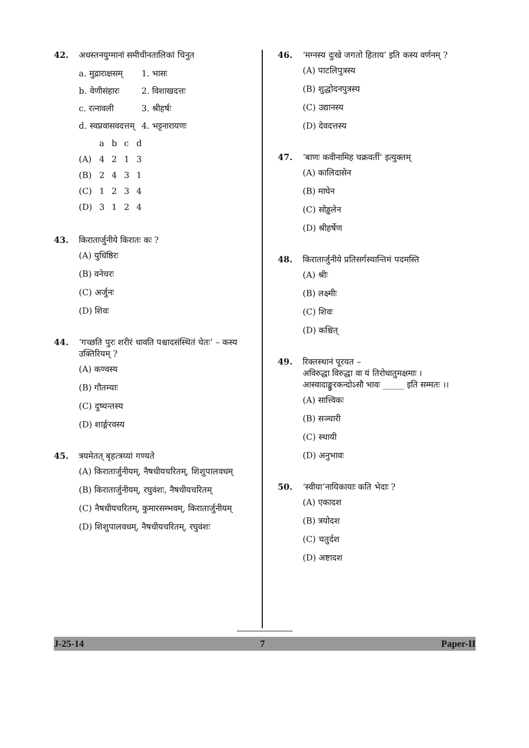42. अधस्तनयुग्मानां समीचीनतालिकां चिनुत
| a. मुद्राराक्षसम् | 1. भासः |
| b. वेणीसंहारः | 2. विशाखदत्तः |
| c. रत्नावली | 3. श्रीहर्षः |
| d. स्वप्नवासवदत्तम् | 4. भट्टनारायणः |
| | a | b | c | d |
| (A) | 4 | 2 | 1 | 3 |
| (B) | 2 | 4 | 3 | 1 |
| (C) | 1 | 2 | 3 | 4 |
| (D) | 3 | 1 | 2 | 4 |
43. किरातार्जुनीये किरातः कः ?
(A) युधिष्ठिरः
(B) वनेचरः
(C) अर्जुनः
(D) शिवः
44. ‘गच्छति पुरः शरीरं धावति पश्चादसंस्थितं चेतः’ – कस्य उक्तिरियम् ?
(A) कण्वस्य
(B) गौतम्याः
(C) दुष्यन्तस्य
(D) शार्ङ्गरवस्य
45. त्रयमेतत् बृहत्त्रय्यां गण्यते
(A) किरातार्जुनीयम्, नैषधीयचरितम्, शिशुपालवधम्
(B) किरातार्जुनीयम्, रघुवंशः, नैषधीयचरितम्
(C) नैषधीयचरितम्, कुमारसम्भवम्, किरातार्जुनीयम्
(D) शिशुपालवधम्, नैषधीयचरितम्, रघुवंशः
46. ‘मग्नस्य दुःखे जगतो हिताय’ इति कस्य वर्णनम् ?
(A) पाटलिपुत्रस्य
(B) शुद्धोदनपुत्रस्य
(C) उद्यानस्य
(D) देवदत्तस्य
47. ‘बाणः कवीनामिह चक्रवर्ती’ इत्युक्तम्
(A) कालिदासेन
(B) माघेन
(C) सोड्ढलेन
(D) श्रीहर्षेण
48. किरातार्जुनीये प्रतिसर्गस्यान्तिमं पदमस्ति
(A) श्रीः
(B) लक्ष्मीः
(C) शिवः
(D) कश्चित्
49. रिक्तस्थानं पूरयत –
अविरुद्धा विरुद्धा वा यं तिरोधातुमक्षमाः ।
आस्वादाङ्कुरकन्दोऽसौ भावः _____ इति सम्मतः ।।
(A) सात्त्विकः
(B) सञ्चारी
(C) स्थायी
(D) अनुभावः
50. ‘स्वीया’नायिकायाः कति भेदाः ?
(A) एकादश
(B) त्रयोदश
(C) चतुर्दश
(D) अष्टादश
J-25-14 7 Paper-II